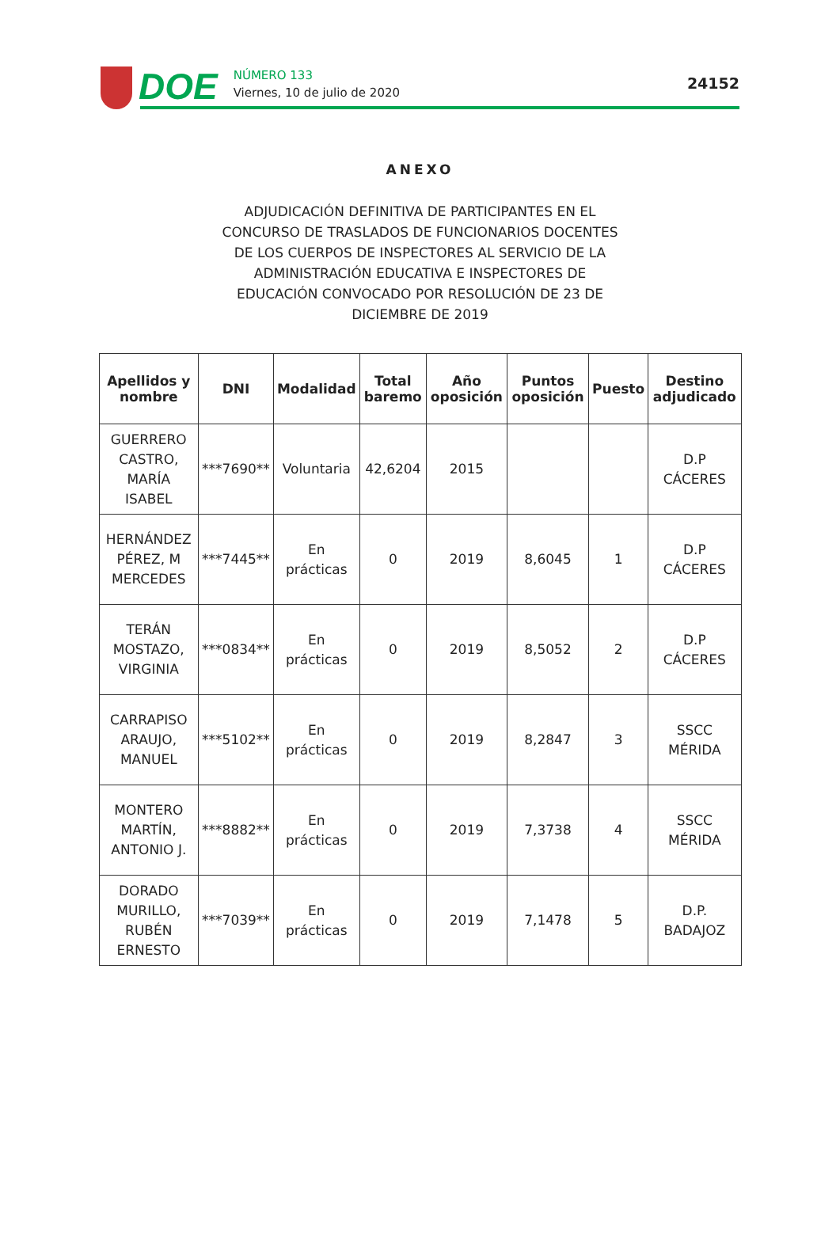DOE
NÚMERO 133
Viernes, 10 de julio de 2020
24152
ANEXO
ADJUDICACIÓN DEFINITIVA DE PARTICIPANTES EN EL CONCURSO DE TRASLADOS DE FUNCIONARIOS DOCENTES DE LOS CUERPOS DE INSPECTORES AL SERVICIO DE LA ADMINISTRACIÓN EDUCATIVA E INSPECTORES DE EDUCACIÓN CONVOCADO POR RESOLUCIÓN DE 23 DE DICIEMBRE DE 2019
| Apellidos y nombre | DNI | Modalidad | Total baremo | Año oposición | Puntos oposición | Puesto | Destino adjudicado |
| --- | --- | --- | --- | --- | --- | --- | --- |
| GUERRERO CASTRO, MARÍA ISABEL | ***7690** | Voluntaria | 42,6204 | 2015 | | | D.P CÁCERES |
| HERNÁNDEZ PÉREZ, M MERCEDES | ***7445** | En prácticas | 0 | 2019 | 8,6045 | 1 | D.P CÁCERES |
| TERÁN MOSTAZO, VIRGINIA | ***0834** | En prácticas | 0 | 2019 | 8,5052 | 2 | D.P CÁCERES |
| CARRAPISO ARAUJO, MANUEL | ***5102** | En prácticas | 0 | 2019 | 8,2847 | 3 | SSCC MÉRIDA |
| MONTERO MARTÍN, ANTONIO J. | ***8882** | En prácticas | 0 | 2019 | 7,3738 | 4 | SSCC MÉRIDA |
| DORADO MURILLO, RUBÉN ERNESTO | ***7039** | En prácticas | 0 | 2019 | 7,1478 | 5 | D.P. BADAJOZ |